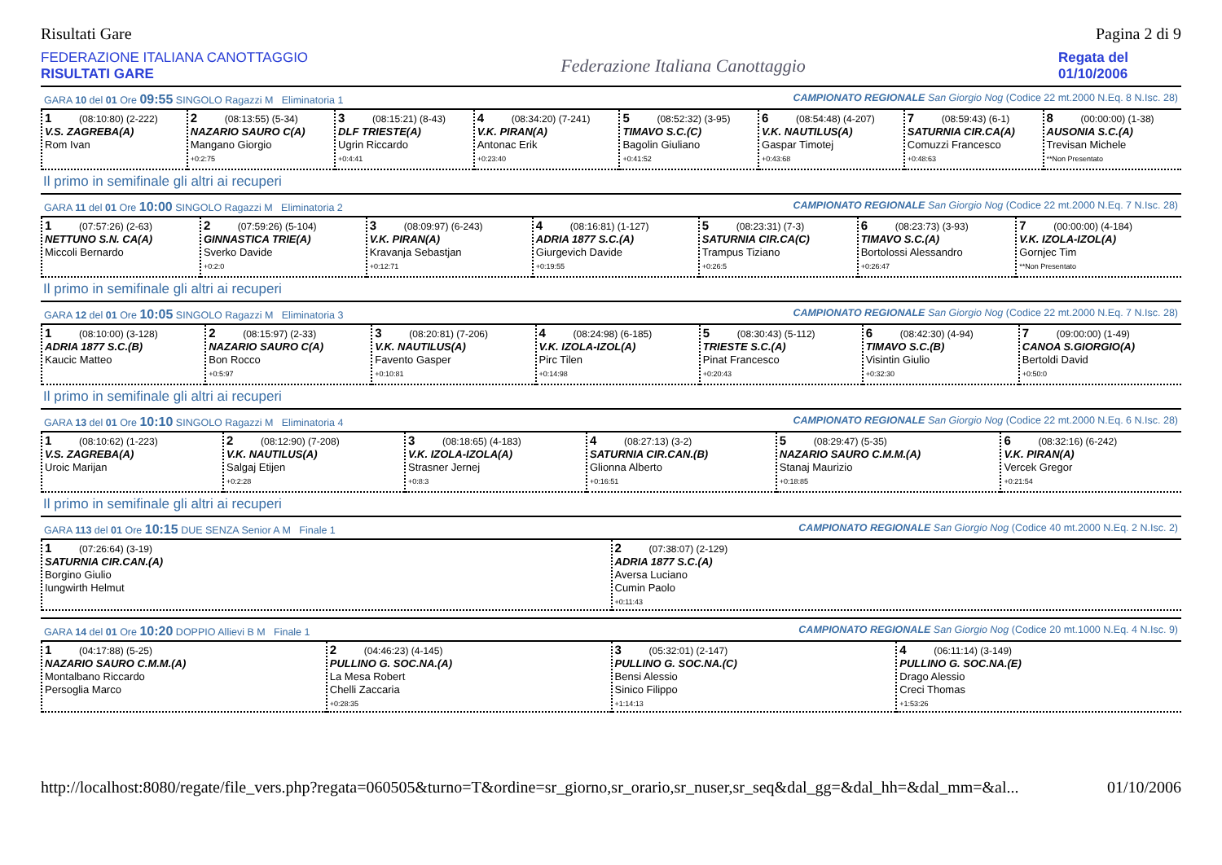Risultati Gare Pagina 2 di 9
FEDERAZIONE ITALIANA CANOTTAGGIO
RISULTATI GARE
Federazione Italiana Canottaggio
Regata del
01/10/2006
GARA 10 del 01 Ore 09:55 SINGOLO Ragazzi M Eliminatoria 1 CAMPIONATO REGIONALE San Giorgio Nog (Codice 22 mt.2000 N.Eq. 8 N.Isc. 28)
| 1 (08:10:80) (2-222) V.S. ZAGREBA(A) Rom Ivan | 2 (08:13:55) (5-34) NAZARIO SAURO C(A) Mangano Giorgio +0:2:75 | 3 (08:15:21) (8-43) DLF TRIESTE(A) Ugrin Riccardo +0:4:41 | 4 (08:34:20) (7-241) V.K. PIRAN(A) Antonac Erik +0:23:40 | 5 (08:52:32) (3-95) TIMAVO S.C.(C) Bagolin Giuliano +0:41:52 | 6 (08:54:48) (4-207) V.K. NAUTILUS(A) Gaspar Timotej +0:43:68 | 7 (08:59:43) (6-1) SATURNIA CIR.CA(A) Comuzzi Francesco +0:48:63 | 8 (00:00:00) (1-38) AUSONIA S.C.(A) Trevisan Michele **Non Presentato |
Il primo in semifinale gli altri ai recuperi
GARA 11 del 01 Ore 10:00 SINGOLO Ragazzi M Eliminatoria 2 CAMPIONATO REGIONALE San Giorgio Nog (Codice 22 mt.2000 N.Eq. 7 N.Isc. 28)
| 1 (07:57:26) (2-63) NETTUNO S.N. CA(A) Miccoli Bernardo | 2 (07:59:26) (5-104) GINNASTICA TRIE(A) Sverko Davide +0:2:0 | 3 (08:09:97) (6-243) V.K. PIRAN(A) Kravanja Sebastjan +0:12:71 | 4 (08:16:81) (1-127) ADRIA 1877 S.C.(A) Giurgevich Davide +0:19:55 | 5 (08:23:31) (7-3) SATURNIA CIR.CA(C) Trampus Tiziano +0:26:5 | 6 (08:23:73) (3-93) TIMAVO S.C.(A) Bortolossi Alessandro +0:26:47 | 7 (00:00:00) (4-184) V.K. IZOLA-IZOL(A) Gornjec Tim **Non Presentato |
Il primo in semifinale gli altri ai recuperi
GARA 12 del 01 Ore 10:05 SINGOLO Ragazzi M Eliminatoria 3 CAMPIONATO REGIONALE San Giorgio Nog (Codice 22 mt.2000 N.Eq. 7 N.Isc. 28)
| 1 (08:10:00) (3-128) ADRIA 1877 S.C.(B) Kaucic Matteo | 2 (08:15:97) (2-33) NAZARIO SAURO C(A) Bon Rocco +0:5:97 | 3 (08:20:81) (7-206) V.K. NAUTILUS(A) Favento Gasper +0:10:81 | 4 (08:24:98) (6-185) V.K. IZOLA-IZOL(A) Pirc Tilen +0:14:98 | 5 (08:30:43) (5-112) TRIESTE S.C.(A) Pinat Francesco +0:20:43 | 6 (08:42:30) (4-94) TIMAVO S.C.(B) Visintin Giulio +0:32:30 | 7 (09:00:00) (1-49) CANOA S.GIORGIO(A) Bertoldi David +0:50:0 |
Il primo in semifinale gli altri ai recuperi
GARA 13 del 01 Ore 10:10 SINGOLO Ragazzi M Eliminatoria 4 CAMPIONATO REGIONALE San Giorgio Nog (Codice 22 mt.2000 N.Eq. 6 N.Isc. 28)
| 1 (08:10:62) (1-223) V.S. ZAGREBA(A) Uroic Marijan | 2 (08:12:90) (7-208) V.K. NAUTILUS(A) Salgaj Etijen +0:2:28 | 3 (08:18:65) (4-183) V.K. IZOLA-IZOLA(A) Strasner Jernej +0:8:3 | 4 (08:27:13) (3-2) SATURNIA CIR.CAN.(B) Glionna Alberto +0:16:51 | 5 (08:29:47) (5-35) NAZARIO SAURO C.M.M.(A) Stanaj Maurizio +0:18:85 | 6 (08:32:16) (6-242) V.K. PIRAN(A) Vercek Gregor +0:21:54 |
Il primo in semifinale gli altri ai recuperi
GARA 113 del 01 Ore 10:15 DUE SENZA Senior A M Finale 1 CAMPIONATO REGIONALE San Giorgio Nog (Codice 40 mt.2000 N.Eq. 2 N.Isc. 2)
| 1 (07:26:64) (3-19) SATURNIA CIR.CAN.(A) Borgino Giulio Iungwirth Helmut | 2 (07:38:07) (2-129) ADRIA 1877 S.C.(A) Aversa Luciano Cumin Paolo +0:11:43 |
GARA 14 del 01 Ore 10:20 DOPPIO Allievi B M Finale 1 CAMPIONATO REGIONALE San Giorgio Nog (Codice 20 mt.1000 N.Eq. 4 N.Isc. 9)
| 1 (04:17:88) (5-25) NAZARIO SAURO C.M.M.(A) Montalbano Riccardo Persoglia Marco | 2 (04:46:23) (4-145) PULLINO G. SOC.NA.(A) La Mesa Robert Chelli Zaccaria +0:28:35 | 3 (05:32:01) (2-147) PULLINO G. SOC.NA.(C) Bensi Alessio Sinico Filippo +1:14:13 | 4 (06:11:14) (3-149) PULLINO G. SOC.NA.(E) Drago Alessio Creci Thomas +1:53:26 |
http://localhost:8080/regate/file_vers.php?regata=060505&turno=T&ordine=sr_giorno,sr_orario,sr_nuser,sr_seq&dal_gg=&dal_hh=&dal_mm=&al... 01/10/2006